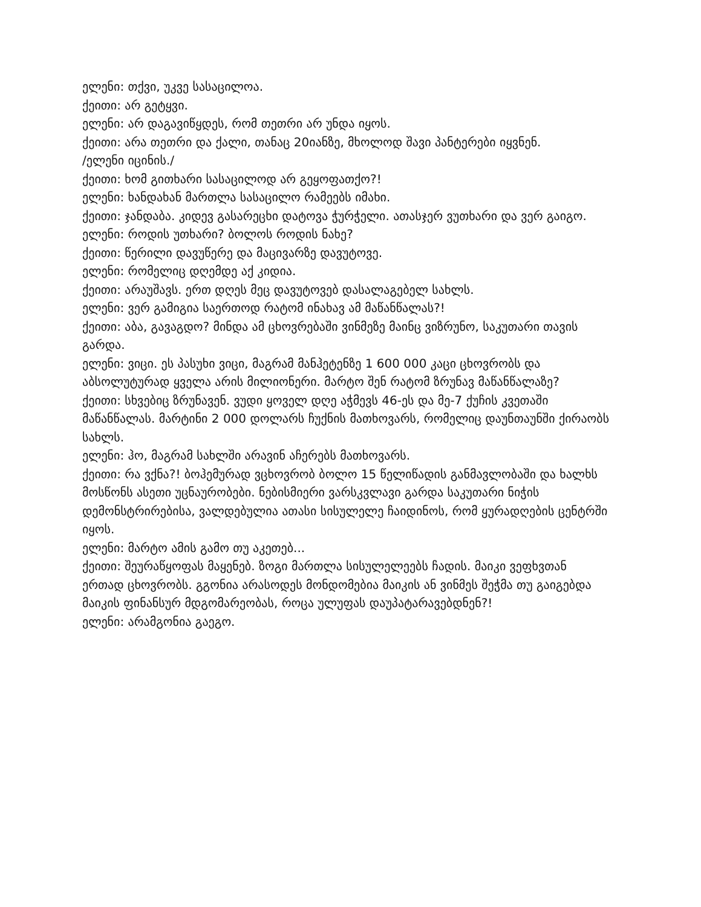ელენი: თქვი, უკვე სასაცილოა.
ქეითი: არ გეტყვი.
ელენი: არ დაგავიწყდეს, რომ თეთრი არ უნდა იყოს.
ქეითი: არა თეთრი და ქალი, თანაც 20იანზე, მხოლოდ შავი პანტერები იყვნენ.
/ელენი იცინის./
ქეითი: ხომ გითხარი სასაცილოდ არ გეყოფათქო?!
ელენი: ხანდახან მართლა სასაცილო რამეებს იმახი.
ქეითი: ჯანდაბა. კიდევ გასარეცხი დატოვა ჭურჭელი. ათასჯერ ვუთხარი და ვერ გაიგო.
ელენი: როდის უთხარი? ბოლოს როდის ნახე?
ქეითი: წერილი დავუწერე და მაცივარზე დავუტოვე.
ელენი: რომელიც დღემდე აქ კიდია.
ქეითი: არაუშავს. ერთ დღეს მეც დავუტოვებ დასალაგებელ სახლს.
ელენი: ვერ გამიგია საერთოდ რატომ ინახავ ამ მაწანწალას?!
ქეითი: აბა, გავაგდო? მინდა ამ ცხოვრებაში ვინმეზე მაინც ვიზრუნო, საკუთარი თავის გარდა.
ელენი: ვიცი. ეს პასუხი ვიცი, მაგრამ მანჰეტენზე 1 600 000 კაცი ცხოვრობს და აბსოლუტურად ყველა არის მილიონერი. მარტო შენ რატომ ზრუნავ მაწანწალაზე?
ქეითი: სხვებიც ზრუნავენ. ვუდი ყოველ დღე აჭმევს 46-ეს და მე-7 ქუჩის კვეთაში მაწანწალას. მარტინი 2 000 დოლარს ჩუქნის მათხოვარს, რომელიც დაუნთაუნში ქირაობს სახლს.
ელენი: ჰო, მაგრამ სახლში არავინ აჩერებს მათხოვარს.
ქეითი: რა ვქნა?! ბოჰემურად ვცხოვრობ ბოლო 15 წელიწადის განმავლობაში და ხალხს მოსწონს ასეთი უცნაურობები. ნებისმიერი ვარსკვლავი გარდა საკუთარი ნიჭის დემონსტრირებისა, ვალდებულია ათასი სისულელე ჩაიდინოს, რომ ყურადღების ცენტრში იყოს.
ელენი: მარტო ამის გამო თუ აკეთებ...
ქეითი: შეურაწყოფას მაყენებ. ზოგი მართლა სისულელეებს ჩადის. მაიკი ვეფხვთან ერთად ცხოვრობს. გგონია არასოდეს მონდომებია მაიკის ან ვინმეს შეჭმა თუ გაიგებდა მაიკის ფინანსურ მდგომარეობას, როცა ულუფას დაუპატარავებდნენ?!
ელენი: არამგონია გაეგო.